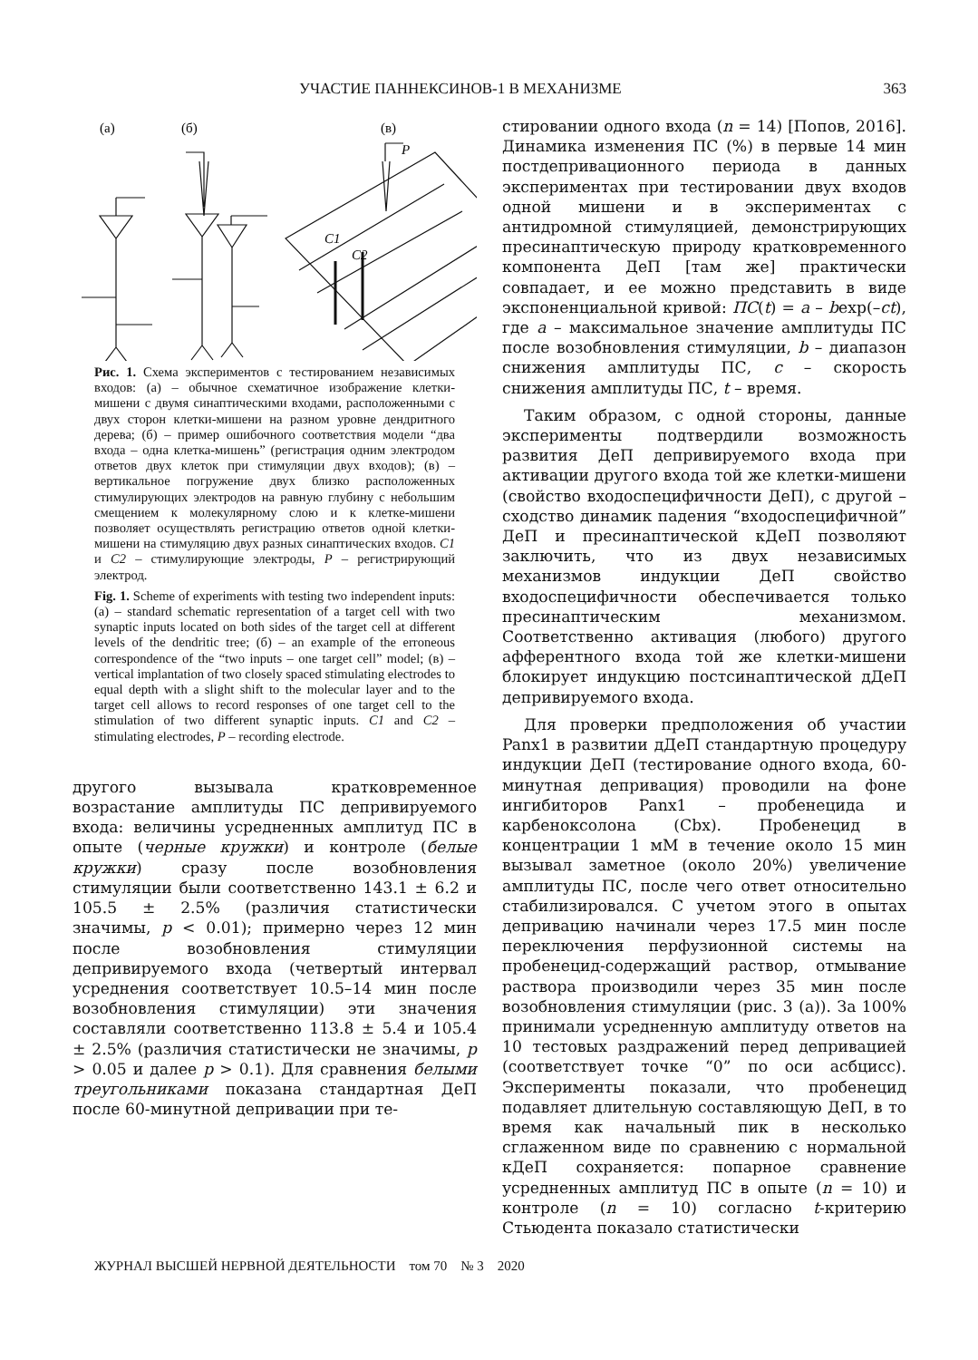УЧАСТИЕ ПАННЕКСИНОВ-1 В МЕХАНИЗМЕ 363
(а)
(б)
(в)
P
C1
C2
Рис. 1. Схема экспериментов с тестированием независимых входов: (а) – обычное схематичное изображение клетки-мишени с двумя синаптическими входами, расположенными с двух сторон клетки-мишени на разном уровне дендритного дерева; (б) – пример ошибочного соответствия модели “два входа – одна клетка-мишень” (регистрация одним электродом ответов двух клеток при стимуляции двух входов); (в) – вертикальное погружение двух близко расположенных стимулирующих электродов на равную глубину с небольшим смещением к молекулярному слою и к клетке-мишени позволяет осуществлять регистрацию ответов одной клетки-мишени на стимуляцию двух разных синаптических входов. C1 и C2 – стимулирующие электроды, P – регистрирующий электрод.
Fig. 1. Scheme of experiments with testing two independent inputs: (а) – standard schematic representation of a target cell with two synaptic inputs located on both sides of the target cell at different levels of the dendritic tree; (б) – an example of the erroneous correspondence of the “two inputs – one target cell” model; (в) – vertical implantation of two closely spaced stimulating electrodes to equal depth with a slight shift to the molecular layer and to the target cell allows to record responses of one target cell to the stimulation of two different synaptic inputs. C1 and C2 – stimulating electrodes, P – recording electrode.
другого вызывала кратковременное возрастание амплитуды ПС депривируемого входа: величины усредненных амплитуд ПС в опыте (черные кружки) и контроле (белые кружки) сразу после возобновления стимуляции были соответственно 143.1 ± 6.2 и 105.5 ± 2.5% (различия статистически значимы, p < 0.01); примерно через 12 мин после возобновления стимуляции депривируемого входа (четвертый интервал усреднения соответствует 10.5–14 мин после возобновления стимуляции) эти значения составляли соответственно 113.8 ± 5.4 и 105.4 ± 2.5% (различия статистически не значимы, p > 0.05 и далее p > 0.1). Для сравнения белыми треугольниками показана стандартная ДеП после 60-минутной депривации при те-
стировании одного входа (n = 14) [Попов, 2016]. Динамика изменения ПС (%) в первые 14 мин постдепривационного периода в данных экспериментах при тестировании двух входов одной мишени и в экспериментах с антидромной стимуляцией, демонстрирующих пресинаптическую природу кратковременного компонента ДеП [там же] практически совпадает, и ее можно представить в виде экспоненциальной кривой: ПС(t) = a – bexp(–ct), где a – максимальное значение амплитуды ПС после возобновления стимуляции, b – диапазон снижения амплитуды ПС, c – скорость снижения амплитуды ПС, t – время.
Таким образом, с одной стороны, данные эксперименты подтвердили возможность развития ДеП депривируемого входа при активации другого входа той же клетки-мишени (свойство входоспецифичности ДеП), с другой – сходство динамик падения “входоспецифичной” ДеП и пресинаптической кДеП позволяют заключить, что из двух независимых механизмов индукции ДеП свойство входоспецифичности обеспечивается только пресинаптическим механизмом. Соответственно активация (любого) другого афферентного входа той же клетки-мишени блокирует индукцию постсинаптической дДеП депривируемого входа.
Для проверки предположения об участии Panx1 в развитии дДеП стандартную процедуру индукции ДеП (тестирование одного входа, 60-минутная депривация) проводили на фоне ингибиторов Panx1 – пробенецида и карбеноксолона (Cbx). Пробенецид в концентрации 1 мМ в течение около 15 мин вызывал заметное (около 20%) увеличение амплитуды ПС, после чего ответ относительно стабилизировался. С учетом этого в опытах депривацию начинали через 17.5 мин после переключения перфузионной системы на пробенецид-содержащий раствор, отмывание раствора производили через 35 мин после возобновления стимуляции (рис. 3 (а)). За 100% принимали усредненную амплитуду ответов на 10 тестовых раздражений перед депривацией (соответствует точке “0” по оси асбцисс). Эксперименты показали, что пробенецид подавляет длительную составляющую ДеП, в то время как начальный пик в несколько сглаженном виде по сравнению с нормальной кДеП сохраняется: попарное сравнение усредненных амплитуд ПС в опыте (n = 10) и контроле (n = 10) согласно t-критерию Стьюдента показало статистически
ЖУРНАЛ ВЫСШЕЙ НЕРВНОЙ ДЕЯТЕЛЬНОСТИ том 70 № 3 2020